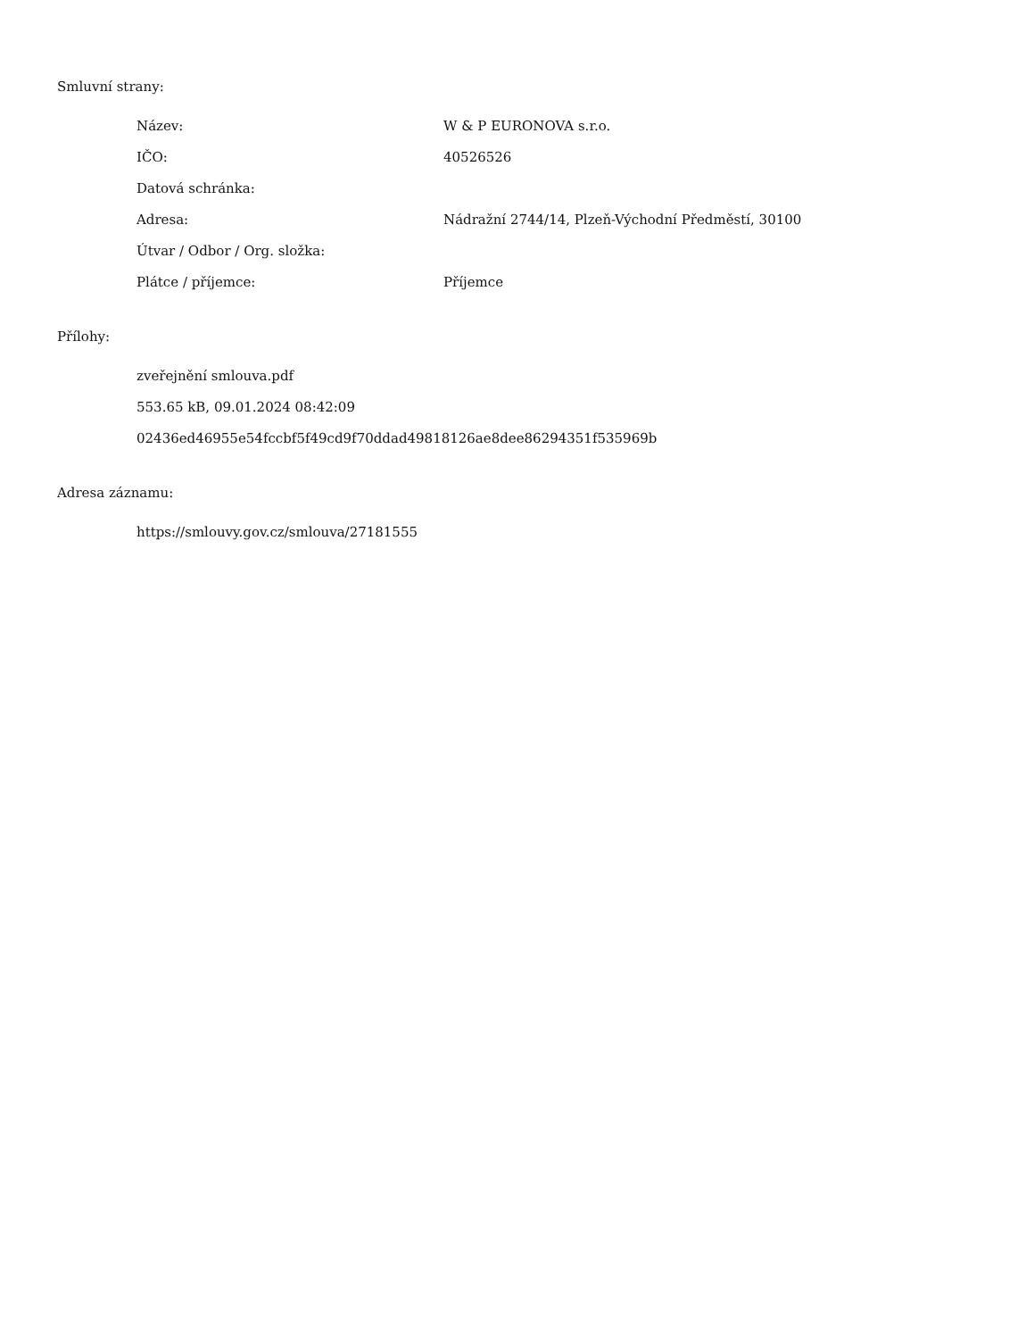Smluvní strany:
| Název: | W & P EURONOVA s.r.o. |
| IČO: | 40526526 |
| Datová schránka: | |
| Adresa: | Nádražní 2744/14, Plzeň-Východní Předměstí, 30100 |
| Útvar / Odbor / Org. složka: | |
| Plátce / příjemce: | Příjemce |
Přílohy:
zveřejnění smlouva.pdf
553.65 kB, 09.01.2024 08:42:09
02436ed46955e54fccbf5f49cd9f70ddad49818126ae8dee86294351f535969b
Adresa záznamu:
https://smlouvy.gov.cz/smlouva/27181555